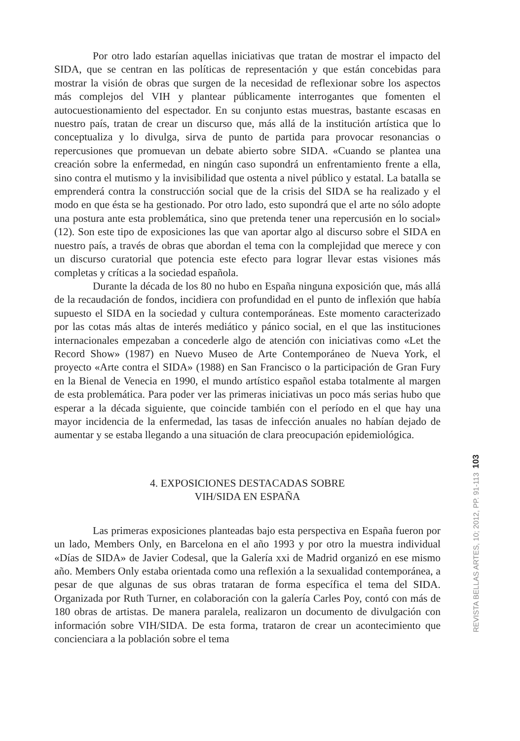Por otro lado estarían aquellas iniciativas que tratan de mostrar el impacto del SIDA, que se centran en las políticas de representación y que están concebidas para mostrar la visión de obras que surgen de la necesidad de reflexionar sobre los aspectos más complejos del VIH y plantear públicamente interrogantes que fomenten el autocuestionamiento del espectador. En su conjunto estas muestras, bastante escasas en nuestro país, tratan de crear un discurso que, más allá de la institución artística que lo conceptualiza y lo divulga, sirva de punto de partida para provocar resonancias o repercusiones que promuevan un debate abierto sobre SIDA. «Cuando se plantea una creación sobre la enfermedad, en ningún caso supondrá un enfrentamiento frente a ella, sino contra el mutismo y la invisibilidad que ostenta a nivel público y estatal. La batalla se emprenderá contra la construcción social que de la crisis del SIDA se ha realizado y el modo en que ésta se ha gestionado. Por otro lado, esto supondrá que el arte no sólo adopte una postura ante esta problemática, sino que pretenda tener una repercusión en lo social» (12). Son este tipo de exposiciones las que van aportar algo al discurso sobre el SIDA en nuestro país, a través de obras que abordan el tema con la complejidad que merece y con un discurso curatorial que potencia este efecto para lograr llevar estas visiones más completas y críticas a la sociedad española.
Durante la década de los 80 no hubo en España ninguna exposición que, más allá de la recaudación de fondos, incidiera con profundidad en el punto de inflexión que había supuesto el SIDA en la sociedad y cultura contemporáneas. Este momento caracterizado por las cotas más altas de interés mediático y pánico social, en el que las instituciones internacionales empezaban a concederle algo de atención con iniciativas como «Let the Record Show» (1987) en Nuevo Museo de Arte Contemporáneo de Nueva York, el proyecto «Arte contra el SIDA» (1988) en San Francisco o la participación de Gran Fury en la Bienal de Venecia en 1990, el mundo artístico español estaba totalmente al margen de esta problemática. Para poder ver las primeras iniciativas un poco más serias hubo que esperar a la década siguiente, que coincide también con el período en el que hay una mayor incidencia de la enfermedad, las tasas de infección anuales no habían dejado de aumentar y se estaba llegando a una situación de clara preocupación epidemiológica.
4. EXPOSICIONES DESTACADAS SOBRE
VIH/SIDA EN ESPAÑA
Las primeras exposiciones planteadas bajo esta perspectiva en España fueron por un lado, Members Only, en Barcelona en el año 1993 y por otro la muestra individual «Días de SIDA» de Javier Codesal, que la Galería xxi de Madrid organizó en ese mismo año. Members Only estaba orientada como una reflexión a la sexualidad contemporánea, a pesar de que algunas de sus obras trataran de forma específica el tema del SIDA. Organizada por Ruth Turner, en colaboración con la galería Carles Poy, contó con más de 180 obras de artistas. De manera paralela, realizaron un documento de divulgación con información sobre VIH/SIDA. De esta forma, trataron de crear un acontecimiento que concienciara a la población sobre el tema
REVISTA BELLAS ARTES, 10; 2012, PP. 91-113 103